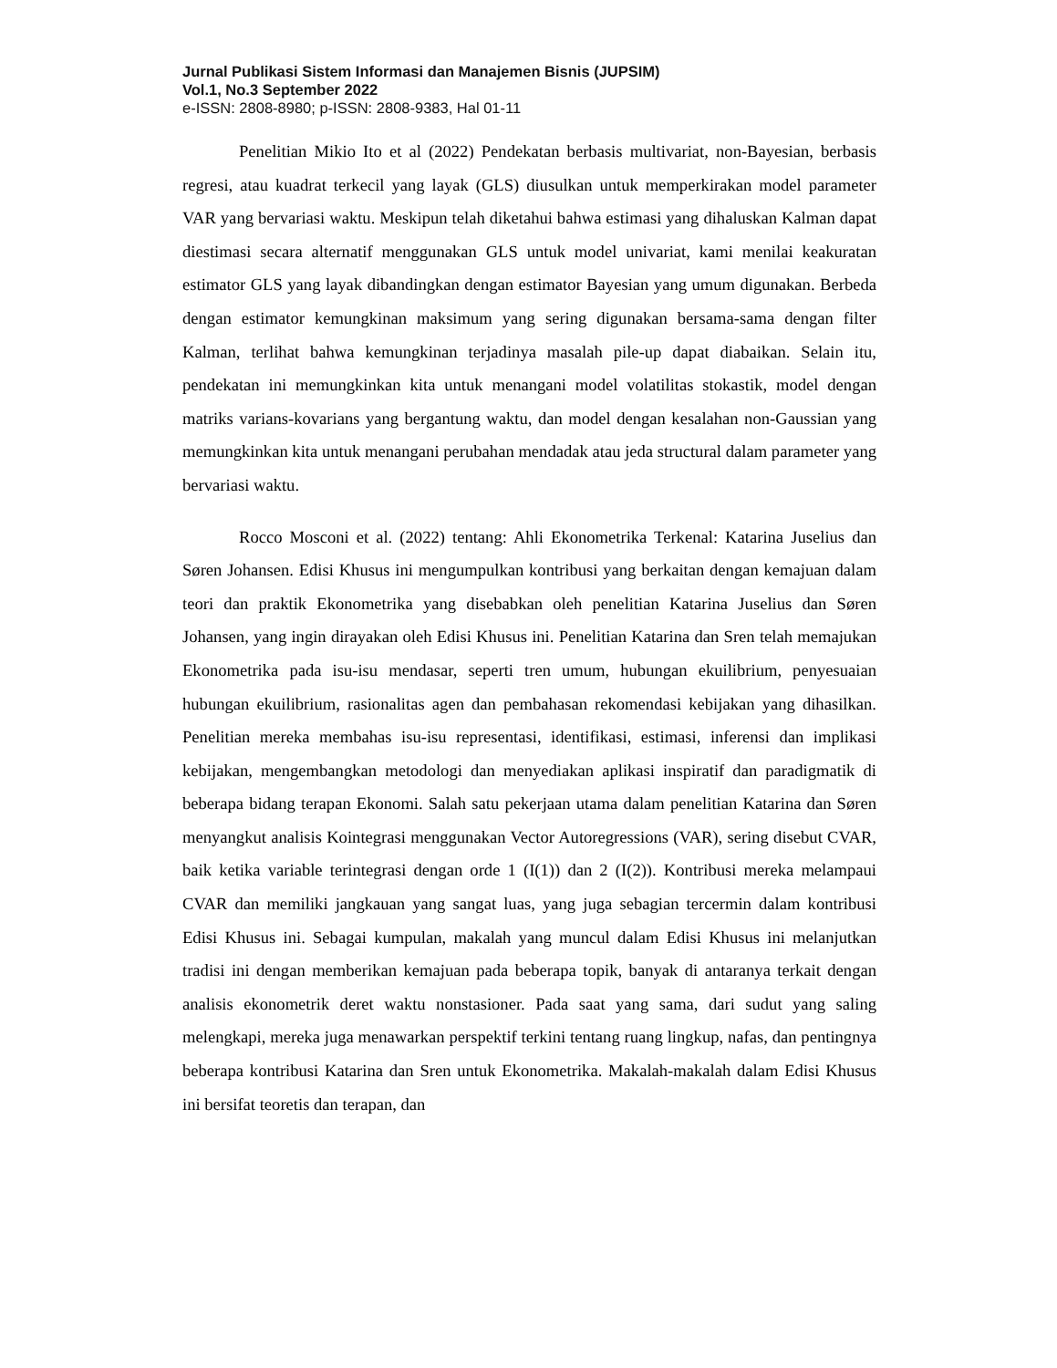Jurnal Publikasi Sistem Informasi dan Manajemen Bisnis (JUPSIM)
Vol.1, No.3 September 2022
e-ISSN: 2808-8980; p-ISSN: 2808-9383, Hal 01-11
Penelitian Mikio Ito et al (2022) Pendekatan berbasis multivariat, non-Bayesian, berbasis regresi, atau kuadrat terkecil yang layak (GLS) diusulkan untuk memperkirakan model parameter VAR yang bervariasi waktu. Meskipun telah diketahui bahwa estimasi yang dihaluskan Kalman dapat diestimasi secara alternatif menggunakan GLS untuk model univariat, kami menilai keakuratan estimator GLS yang layak dibandingkan dengan estimator Bayesian yang umum digunakan. Berbeda dengan estimator kemungkinan maksimum yang sering digunakan bersama-sama dengan filter Kalman, terlihat bahwa kemungkinan terjadinya masalah pile-up dapat diabaikan. Selain itu, pendekatan ini memungkinkan kita untuk menangani model volatilitas stokastik, model dengan matriks varians-kovarians yang bergantung waktu, dan model dengan kesalahan non-Gaussian yang memungkinkan kita untuk menangani perubahan mendadak atau jeda structural dalam parameter yang bervariasi waktu.
Rocco Mosconi et al. (2022) tentang: Ahli Ekonometrika Terkenal: Katarina Juselius dan Søren Johansen. Edisi Khusus ini mengumpulkan kontribusi yang berkaitan dengan kemajuan dalam teori dan praktik Ekonometrika yang disebabkan oleh penelitian Katarina Juselius dan Søren Johansen, yang ingin dirayakan oleh Edisi Khusus ini. Penelitian Katarina dan Sren telah memajukan Ekonometrika pada isu-isu mendasar, seperti tren umum, hubungan ekuilibrium, penyesuaian hubungan ekuilibrium, rasionalitas agen dan pembahasan rekomendasi kebijakan yang dihasilkan. Penelitian mereka membahas isu-isu representasi, identifikasi, estimasi, inferensi dan implikasi kebijakan, mengembangkan metodologi dan menyediakan aplikasi inspiratif dan paradigmatik di beberapa bidang terapan Ekonomi. Salah satu pekerjaan utama dalam penelitian Katarina dan Søren menyangkut analisis Kointegrasi menggunakan Vector Autoregressions (VAR), sering disebut CVAR, baik ketika variable terintegrasi dengan orde 1 (I(1)) dan 2 (I(2)). Kontribusi mereka melampaui CVAR dan memiliki jangkauan yang sangat luas, yang juga sebagian tercermin dalam kontribusi Edisi Khusus ini. Sebagai kumpulan, makalah yang muncul dalam Edisi Khusus ini melanjutkan tradisi ini dengan memberikan kemajuan pada beberapa topik, banyak di antaranya terkait dengan analisis ekonometrik deret waktu nonstasioner. Pada saat yang sama, dari sudut yang saling melengkapi, mereka juga menawarkan perspektif terkini tentang ruang lingkup, nafas, dan pentingnya beberapa kontribusi Katarina dan Sren untuk Ekonometrika. Makalah-makalah dalam Edisi Khusus ini bersifat teoretis dan terapan, dan